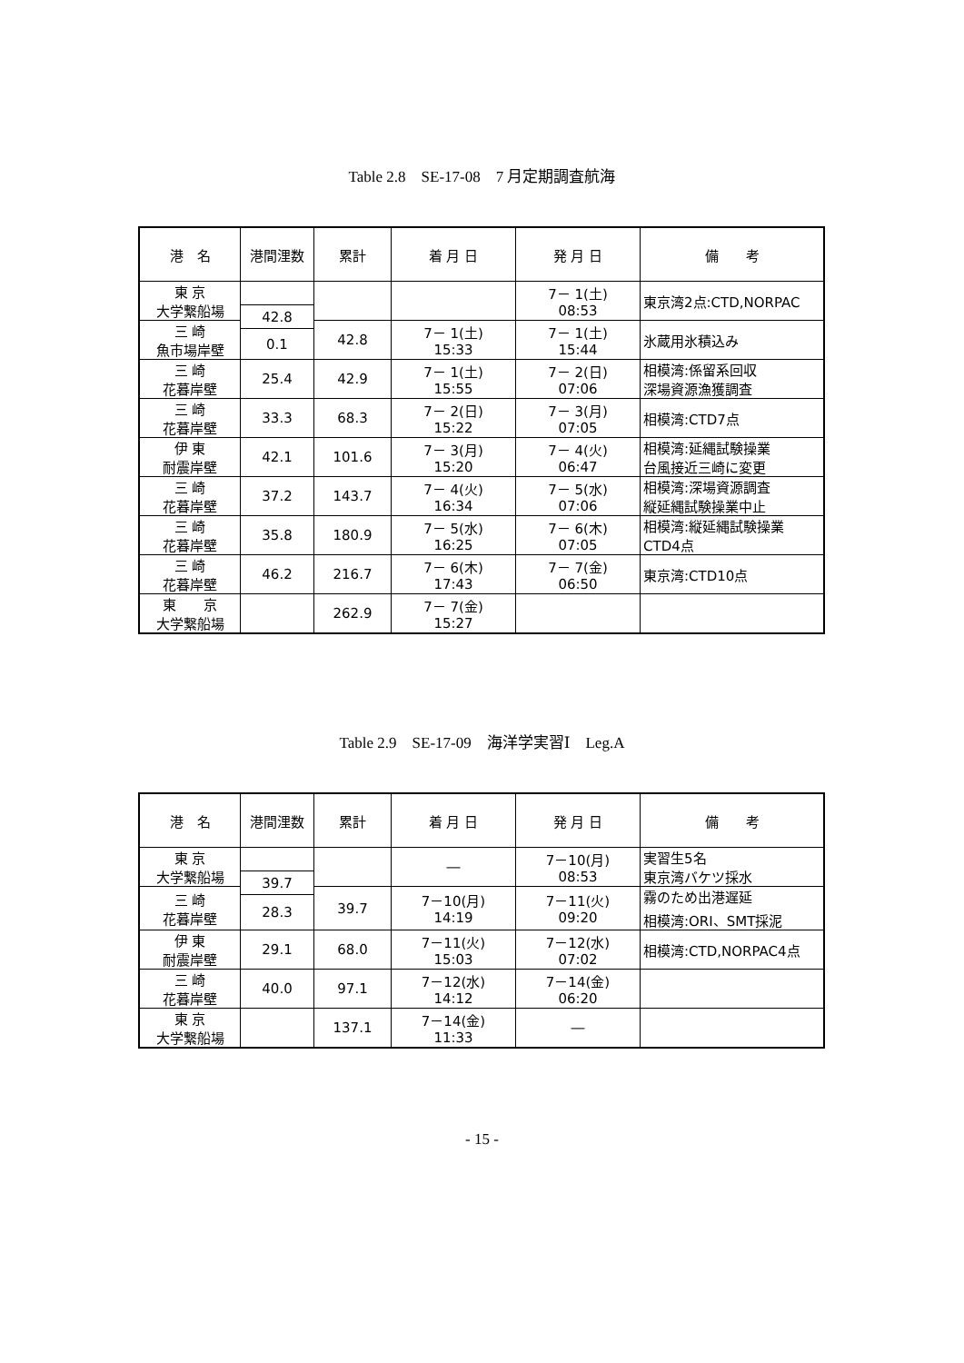Table 2.8　SE-17-08　7 月定期調査航海
| 港 名 | 港間浬数 | 累計 | 着 月 日 | 発 月 日 | 備 考 |
| --- | --- | --- | --- | --- | --- |
| 東 京 大学繋船場 | | | | 7－ 1(土) 08:53 | 東京湾2点:CTD,NORPAC |
| | 42.8 | | | | |
| 三 崎 魚市場岸壁 | | 42.8 | 7－ 1(土) 15:33 | 7－ 1(土) 15:44 | 氷蔵用氷積込み |
| | 0.1 | | | | |
| 三 崎 花暮岸壁 | | 42.9 | 7－ 1(土) 15:55 | 7－ 2(日) 07:06 | 相模湾:係留系回収 深場資源漁獲調査 |
| | 25.4 | | | | |
| 三 崎 花暮岸壁 | | 68.3 | 7－ 2(日) 15:22 | 7－ 3(月) 07:05 | 相模湾:CTD7点 |
| | 33.3 | | | | |
| 伊 東 耐震岸壁 | | 101.6 | 7－ 3(月) 15:20 | 7－ 4(火) 06:47 | 相模湾:延縄試験操業 台風接近三崎に変更 |
| | 42.1 | | | | |
| 三 崎 花暮岸壁 | | 143.7 | 7－ 4(火) 16:34 | 7－ 5(水) 07:06 | 相模湾:深場資源調査 縦延縄試験操業中止 |
| | 37.2 | | | | |
| 三 崎 花暮岸壁 | | 180.9 | 7－ 5(水) 16:25 | 7－ 6(木) 07:05 | 相模湾:縦延縄試験操業 CTD4点 |
| | 35.8 | | | | |
| 三 崎 花暮岸壁 | | 216.7 | 7－ 6(木) 17:43 | 7－ 7(金) 06:50 | 東京湾:CTD10点 |
| | 46.2 | | | | |
| 東 京 大学繋船場 | | 262.9 | 7－ 7(金) 15:27 | | |
Table 2.9　SE-17-09　海洋学実習Ⅰ　Leg.A
| 港 名 | 港間浬数 | 累計 | 着 月 日 | 発 月 日 | 備 考 |
| --- | --- | --- | --- | --- | --- |
| 東 京 大学繋船場 | | | ― | 7－10(月) 08:53 | 実習生5名 東京湾バケツ採水 |
| | 39.7 | | | | |
| 三 崎 花暮岸壁 | | 39.7 | 7－10(月) 14:19 | 7－11(火) 09:20 | 霧のため出港遅延 相模湾:ORI、SMT採泥 |
| | 28.3 | | | | |
| 伊 東 耐震岸壁 | | 68.0 | 7－11(火) 15:03 | 7－12(水) 07:02 | 相模湾:CTD,NORPAC4点 |
| | 29.1 | | | | |
| 三 崎 花暮岸壁 | | 97.1 | 7－12(水) 14:12 | 7－14(金) 06:20 | |
| | 40.0 | | | | |
| 東 京 大学繋船場 | | 137.1 | 7－14(金) 11:33 | ― | |
- 15 -